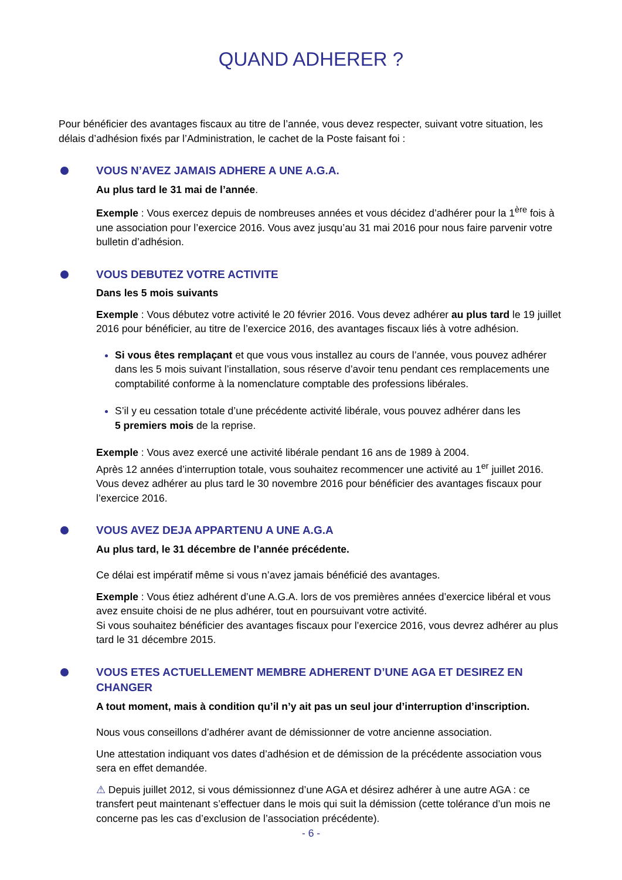QUAND ADHERER ?
Pour bénéficier des avantages fiscaux au titre de l’année, vous devez respecter, suivant votre situation, les délais d’adhésion fixés par l’Administration, le cachet de la Poste faisant foi :
VOUS N’AVEZ JAMAIS ADHERE A UNE A.G.A.
Au plus tard le 31 mai de l’année.
Exemple : Vous exercez depuis de nombreuses années et vous décidez d’adhérer pour la 1<sup>ère</sup> fois à une association pour l’exercice 2016. Vous avez jusqu’au 31 mai 2016 pour nous faire parvenir votre bulletin d’adhésion.
VOUS DEBUTEZ VOTRE ACTIVITE
Dans les 5 mois suivants
Exemple : Vous débutez votre activité le 20 février 2016. Vous devez adhérer au plus tard le 19 juillet 2016 pour bénéficier, au titre de l’exercice 2016, des avantages fiscaux liés à votre adhésion.
Si vous êtes remplaçant et que vous vous installez au cours de l’année, vous pouvez adhérer dans les 5 mois suivant l’installation, sous réserve d’avoir tenu pendant ces remplacements une comptabilité conforme à la nomenclature comptable des professions libérales.
S’il y eu cessation totale d’une précédente activité libérale, vous pouvez adhérer dans les
5 premiers mois de la reprise.
Exemple : Vous avez exercé une activité libérale pendant 16 ans de 1989 à 2004.
Après 12 années d’interruption totale, vous souhaitez recommencer une activité au 1<sup>er</sup> juillet 2016. Vous devez adhérer au plus tard le 30 novembre 2016 pour bénéficier des avantages fiscaux pour l’exercice 2016.
VOUS AVEZ DEJA APPARTENU A UNE A.G.A
Au plus tard, le 31 décembre de l’année précédente.
Ce délai est impératif même si vous n’avez jamais bénéficié des avantages.
Exemple : Vous étiez adhérent d’une A.G.A. lors de vos premières années d’exercice libéral et vous avez ensuite choisi de ne plus adhérer, tout en poursuivant votre activité.
Si vous souhaitez bénéficier des avantages fiscaux pour l’exercice 2016, vous devrez adhérer au plus tard le 31 décembre 2015.
VOUS ETES ACTUELLEMENT MEMBRE ADHERENT D’UNE AGA ET DESIREZ EN CHANGER
A tout moment, mais à condition qu’il n’y ait pas un seul jour d’interruption d’inscription.
Nous vous conseillons d’adhérer avant de démissionner de votre ancienne association.
Une attestation indiquant vos dates d’adhésion et de démission de la précédente association vous sera en effet demandée.
⚠ Depuis juillet 2012, si vous démissionnez d’une AGA et désirez adhérer à une autre AGA : ce transfert peut maintenant s’effectuer dans le mois qui suit la démission (cette tolérance d’un mois ne concerne pas les cas d’exclusion de l’association précédente).
- 6 -